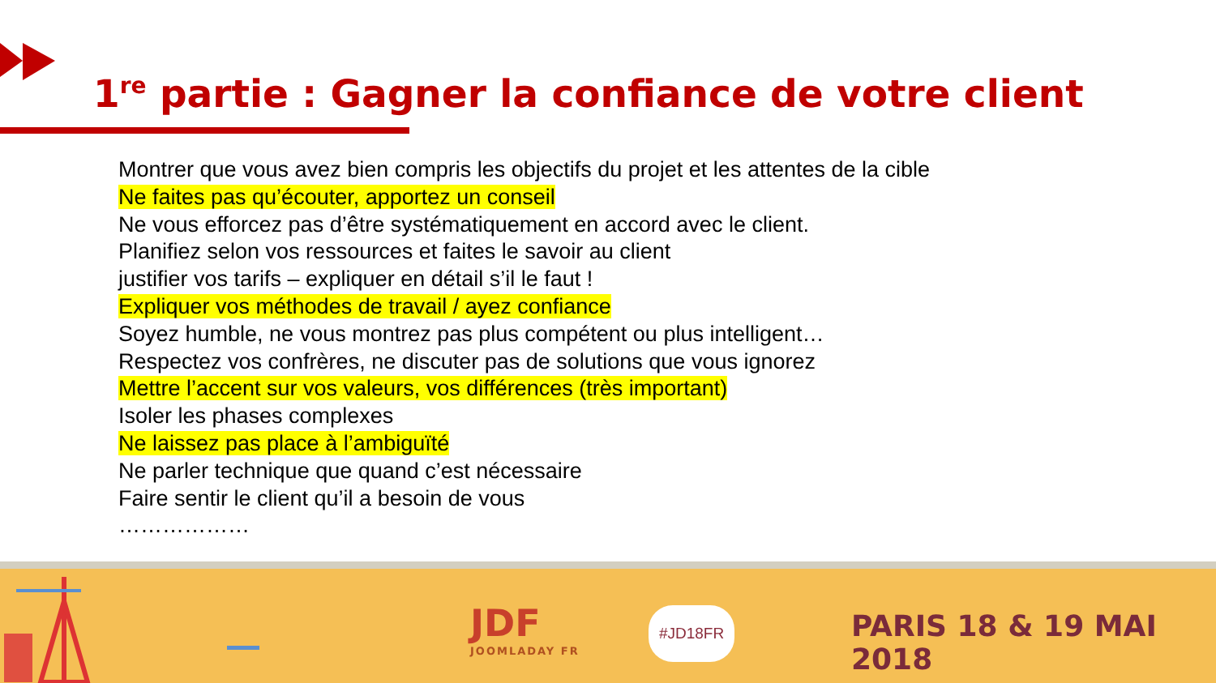1<sup>re</sup> partie : Gagner la confiance de votre client
Montrer que vous avez bien compris les objectifs du projet et les attentes de la cible
Ne faites pas qu’écouter, apportez un conseil
Ne vous efforcez pas d’être systématiquement en accord avec le client.
Planifiez selon vos ressources et faites le savoir au client
justifier vos tarifs – expliquer en détail s’il le faut !
Expliquer vos méthodes de travail / ayez confiance
Soyez humble, ne vous montrez pas plus compétent ou plus intelligent…
Respectez vos confrères, ne discuter pas de solutions que vous ignorez
Mettre l’accent sur vos valeurs, vos différences (très important)
Isoler les phases complexes
Ne laissez pas place à l’ambiguïté
Ne parler technique que quand c’est nécessaire
Faire sentir le client qu’il a besoin de vous
………………
JDF
JOOMLADAY FR
#JD18FR PARIS 18 & 19 MAI 2018